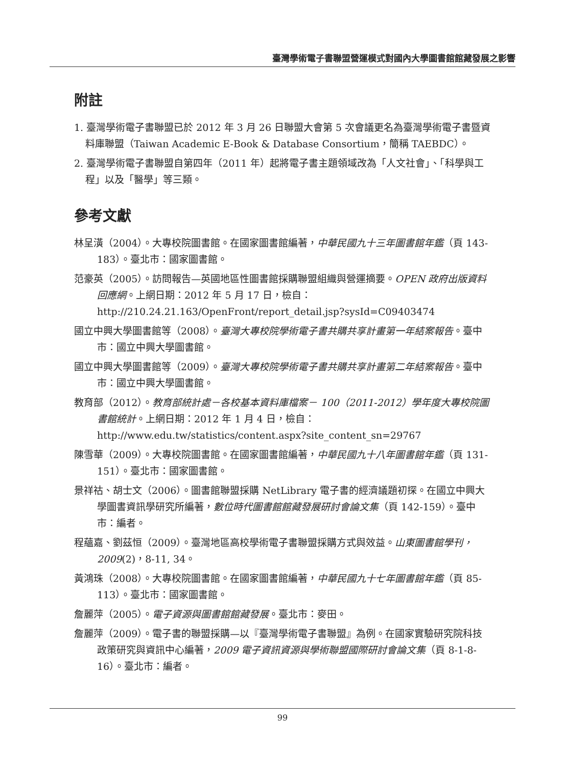臺灣學術電子書聯盟營運模式對國內大學圖書館館藏發展之影響
附註
1. 臺灣學術電子書聯盟已於 2012 年 3 月 26 日聯盟大會第 5 次會議更名為臺灣學術電子書暨資料庫聯盟（Taiwan Academic E-Book & Database Consortium，簡稱 TAEBDC）。
2. 臺灣學術電子書聯盟自第四年（2011 年）起將電子書主題領域改為「人文社會」、「科學與工程」以及「醫學」等三類。
參考文獻
林呈潢（2004）。大專校院圖書館。在國家圖書館編著，中華民國九十三年圖書館年鑑（頁 143-183）。臺北市：國家圖書館。
范豪英（2005）。訪問報告—英國地區性圖書館採購聯盟組織與營運摘要。OPEN 政府出版資料回應網。上網日期：2012 年 5 月 17 日，檢自：http://210.24.21.163/OpenFront/report_detail.jsp?sysId=C09403474
國立中興大學圖書館等（2008）。臺灣大專校院學術電子書共購共享計畫第一年結案報告。臺中市：國立中興大學圖書館。
國立中興大學圖書館等（2009）。臺灣大專校院學術電子書共購共享計畫第二年結案報告。臺中市：國立中興大學圖書館。
教育部（2012）。教育部統計處－各校基本資料庫檔案－ 100（2011-2012）學年度大專校院圖書館統計。上網日期：2012 年 1 月 4 日，檢自：http://www.edu.tw/statistics/content.aspx?site_content_sn=29767
陳雪華（2009）。大專校院圖書館。在國家圖書館編著，中華民國九十八年圖書館年鑑（頁 131-151）。臺北市：國家圖書館。
景祥祜、胡士文（2006）。圖書館聯盟採購 NetLibrary 電子書的經濟議題初探。在國立中興大學圖書資訊學研究所編著，數位時代圖書館館藏發展研討會論文集（頁 142-159）。臺中市：編者。
程蘊嘉、劉茲恒（2009）。臺灣地區高校學術電子書聯盟採購方式與效益。山東圖書館學刊，2009(2)，8-11, 34。
黃鴻珠（2008）。大專校院圖書館。在國家圖書館編著，中華民國九十七年圖書館年鑑（頁 85-113）。臺北市：國家圖書館。
詹麗萍（2005）。電子資源與圖書館館藏發展。臺北市：麥田。
詹麗萍（2009）。電子書的聯盟採購—以『臺灣學術電子書聯盟』為例。在國家實驗研究院科技政策研究與資訊中心編著，2009 電子資訊資源與學術聯盟國際研討會論文集（頁 8-1-8-16）。臺北市：編者。
99